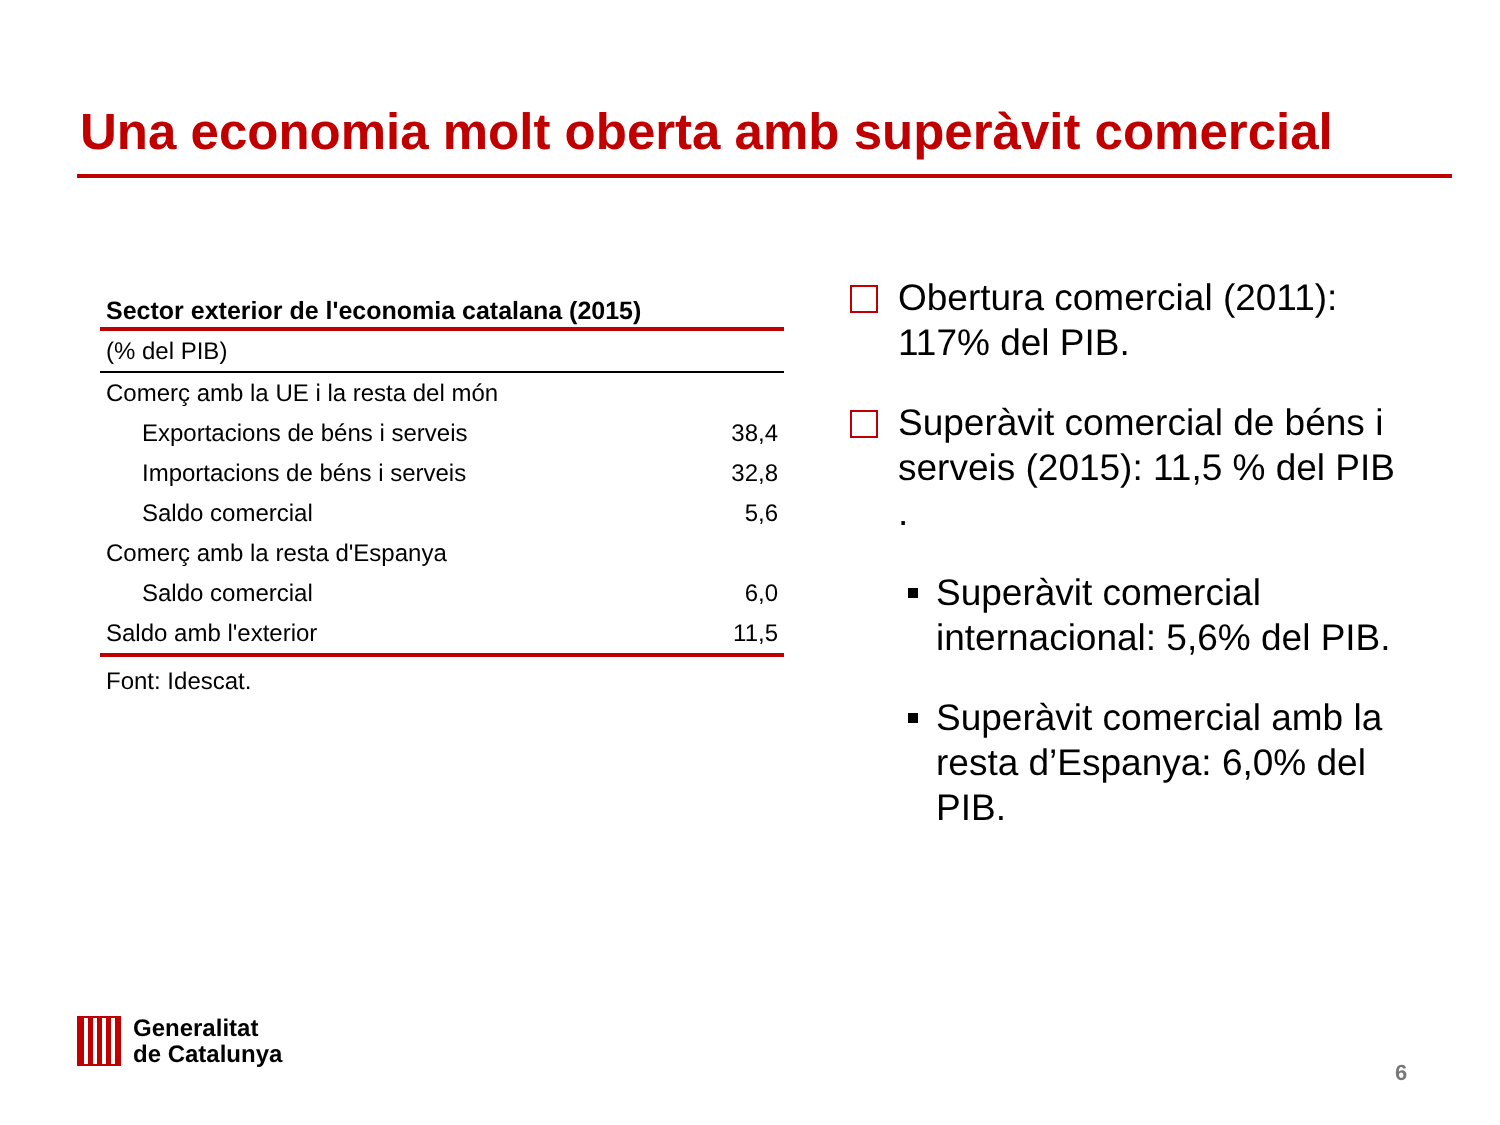Una economia molt oberta amb superàvit comercial
| Sector exterior de l'economia catalana (2015) | |
| --- | --- |
| (% del PIB) | |
| Comerç amb la UE i la resta del món | |
| Exportacions de béns i serveis | 38,4 |
| Importacions de béns i serveis | 32,8 |
| Saldo comercial | 5,6 |
| Comerç amb la resta d'Espanya | |
| Saldo comercial | 6,0 |
| Saldo amb l'exterior | 11,5 |
Font: Idescat.
Obertura comercial (2011): 117% del PIB.
Superàvit comercial de béns i serveis (2015): 11,5 % del PIB .
Superàvit comercial internacional: 5,6% del PIB.
Superàvit comercial amb la resta d’Espanya: 6,0% del PIB.
Generalitat
de Catalunya
6